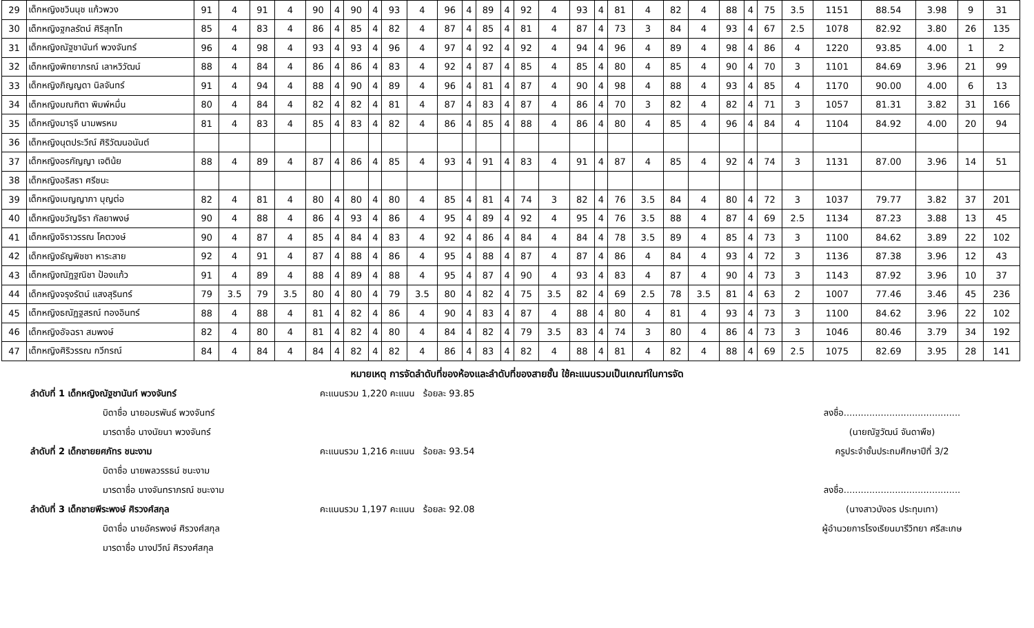| 29 | เด็กหญิงชวินนุช แก้วพวง | 91 | 4 | 91 | 4 | 90 | 4 | 90 | 4 | 93 | 4 | 96 | 4 | 89 | 4 | 92 | 4 | 93 | 4 | 81 | 4 | 82 | 4 | 88 | 4 | 75 | 3.5 | 1151 | 88.54 | 3.98 | 9 | 31 |
| 30 | เด็กหญิงฐกลรัตน์ ศิริสุทโท | 85 | 4 | 83 | 4 | 86 | 4 | 85 | 4 | 82 | 4 | 87 | 4 | 85 | 4 | 81 | 4 | 87 | 4 | 73 | 3 | 84 | 4 | 93 | 4 | 67 | 2.5 | 1078 | 82.92 | 3.80 | 26 | 135 |
| 31 | เด็กหญิงณัฐชานันท์ พวงจันทร์ | 96 | 4 | 98 | 4 | 93 | 4 | 93 | 4 | 96 | 4 | 97 | 4 | 92 | 4 | 92 | 4 | 94 | 4 | 96 | 4 | 89 | 4 | 98 | 4 | 86 | 4 | 1220 | 93.85 | 4.00 | 1 | 2 |
| 32 | เด็กหญิงพิทยาภรณ์ เลาหวิวัฒน์ | 88 | 4 | 84 | 4 | 86 | 4 | 86 | 4 | 83 | 4 | 92 | 4 | 87 | 4 | 85 | 4 | 85 | 4 | 80 | 4 | 85 | 4 | 90 | 4 | 70 | 3 | 1101 | 84.69 | 3.96 | 21 | 99 |
| 33 | เด็กหญิงภิญญดา นิลจันทร์ | 91 | 4 | 94 | 4 | 88 | 4 | 90 | 4 | 89 | 4 | 96 | 4 | 81 | 4 | 87 | 4 | 90 | 4 | 98 | 4 | 88 | 4 | 93 | 4 | 85 | 4 | 1170 | 90.00 | 4.00 | 6 | 13 |
| 34 | เด็กหญิงมณฑิตา พิมพ์หมื่น | 80 | 4 | 84 | 4 | 82 | 4 | 82 | 4 | 81 | 4 | 87 | 4 | 83 | 4 | 87 | 4 | 86 | 4 | 70 | 3 | 82 | 4 | 82 | 4 | 71 | 3 | 1057 | 81.31 | 3.82 | 31 | 166 |
| 35 | เด็กหญิงมารุจี นามพรหม | 81 | 4 | 83 | 4 | 85 | 4 | 83 | 4 | 82 | 4 | 86 | 4 | 85 | 4 | 88 | 4 | 86 | 4 | 80 | 4 | 85 | 4 | 96 | 4 | 84 | 4 | 1104 | 84.92 | 4.00 | 20 | 94 |
| 36 | เด็กหญิงนุตประวีณ์ ศิริวัฒนอนันต์ | | | | | | | | | | | | | | | | | | | | | | | | | | | | | | | |
| 37 | เด็กหญิงอรกัญญา เจติน้ย | 88 | 4 | 89 | 4 | 87 | 4 | 86 | 4 | 85 | 4 | 93 | 4 | 91 | 4 | 83 | 4 | 91 | 4 | 87 | 4 | 85 | 4 | 92 | 4 | 74 | 3 | 1131 | 87.00 | 3.96 | 14 | 51 |
| 38 | เด็กหญิงอริสรา ศรีชนะ | | | | | | | | | | | | | | | | | | | | | | | | | | | | | | | |
| 39 | เด็กหญิงเบญญาภา บุญต่อ | 82 | 4 | 81 | 4 | 80 | 4 | 80 | 4 | 80 | 4 | 85 | 4 | 81 | 4 | 74 | 3 | 82 | 4 | 76 | 3.5 | 84 | 4 | 80 | 4 | 72 | 3 | 1037 | 79.77 | 3.82 | 37 | 201 |
| 40 | เด็กหญิงขวัญจิรา กัลยาพงษ์ | 90 | 4 | 88 | 4 | 86 | 4 | 93 | 4 | 86 | 4 | 95 | 4 | 89 | 4 | 92 | 4 | 95 | 4 | 76 | 3.5 | 88 | 4 | 87 | 4 | 69 | 2.5 | 1134 | 87.23 | 3.88 | 13 | 45 |
| 41 | เด็กหญิงจิราวรรณ โคตวงษ์ | 90 | 4 | 87 | 4 | 85 | 4 | 84 | 4 | 83 | 4 | 92 | 4 | 86 | 4 | 84 | 4 | 84 | 4 | 78 | 3.5 | 89 | 4 | 85 | 4 | 73 | 3 | 1100 | 84.62 | 3.89 | 22 | 102 |
| 42 | เด็กหญิงธัญพิชชา หาระสาย | 92 | 4 | 91 | 4 | 87 | 4 | 88 | 4 | 86 | 4 | 95 | 4 | 88 | 4 | 87 | 4 | 87 | 4 | 86 | 4 | 84 | 4 | 93 | 4 | 72 | 3 | 1136 | 87.38 | 3.96 | 12 | 43 |
| 43 | เด็กหญิงณัฎฐณิชา ป้องแก้ว | 91 | 4 | 89 | 4 | 88 | 4 | 89 | 4 | 88 | 4 | 95 | 4 | 87 | 4 | 90 | 4 | 93 | 4 | 83 | 4 | 87 | 4 | 90 | 4 | 73 | 3 | 1143 | 87.92 | 3.96 | 10 | 37 |
| 44 | เด็กหญิงจรุงรัตน์ แสงสุรินทร์ | 79 | 3.5 | 79 | 3.5 | 80 | 4 | 80 | 4 | 79 | 3.5 | 80 | 4 | 82 | 4 | 75 | 3.5 | 82 | 4 | 69 | 2.5 | 78 | 3.5 | 81 | 4 | 63 | 2 | 1007 | 77.46 | 3.46 | 45 | 236 |
| 45 | เด็กหญิงธณัฏฐสรณ์ ทองอินทร์ | 88 | 4 | 88 | 4 | 81 | 4 | 82 | 4 | 86 | 4 | 90 | 4 | 83 | 4 | 87 | 4 | 88 | 4 | 80 | 4 | 81 | 4 | 93 | 4 | 73 | 3 | 1100 | 84.62 | 3.96 | 22 | 102 |
| 46 | เด็กหญิงอัจฉรา สมพงษ์ | 82 | 4 | 80 | 4 | 81 | 4 | 82 | 4 | 80 | 4 | 84 | 4 | 82 | 4 | 79 | 3.5 | 83 | 4 | 74 | 3 | 80 | 4 | 86 | 4 | 73 | 3 | 1046 | 80.46 | 3.79 | 34 | 192 |
| 47 | เด็กหญิงศิริวรรณ กวีกรณ์ | 84 | 4 | 84 | 4 | 84 | 4 | 82 | 4 | 82 | 4 | 86 | 4 | 83 | 4 | 82 | 4 | 88 | 4 | 81 | 4 | 82 | 4 | 88 | 4 | 69 | 2.5 | 1075 | 82.69 | 3.95 | 28 | 141 |
หมายเหตุ การจัดลำดับที่ของห้องและลำดับที่ของสายชั้น ใช้คะแนนรวมเป็นเกณฑ์ในการจัด
ลำดับที่ 1 เด็กหญิงณัฐชานันท์ พวงจันทร์ คะแนนรวม 1,220 คะแนน ร้อยละ 93.85
บิดาชื่อ นายอมรพันธ์ พวงจันทร์
มารดาชื่อ นางนัยนา พวงจันทร์
ลำดับที่ 2 เด็กชายยศภัทร ชนะงาม คะแนนรวม 1,216 คะแนน ร้อยละ 93.54
บิดาชื่อ นายพลวรรธน์ ชนะงาม
มารดาชื่อ นางจันทราภรณ์ ชนะงาม
ลำดับที่ 3 เด็กชายพีระพงษ์ ศิรวงศ์สกุล คะแนนรวม 1,197 คะแนน ร้อยละ 92.08
บิดาชื่อ นายอัครพงษ์ ศิรวงศ์สกุล
มารดาชื่อ นางปวีณ์ ศิรวงศ์สกุล
ลงชื่อ.........................................
(นายณัฐวัฒน์ จันดาพืช)
ครูประจำชั้นประถมศึกษาปีที่ 3/2
ลงชื่อ.........................................
(นางสาวบังอร ประทุมเทา)
ผู้อำนวยการโรงเรียนมารีวิทยา ศรีสะเกษ